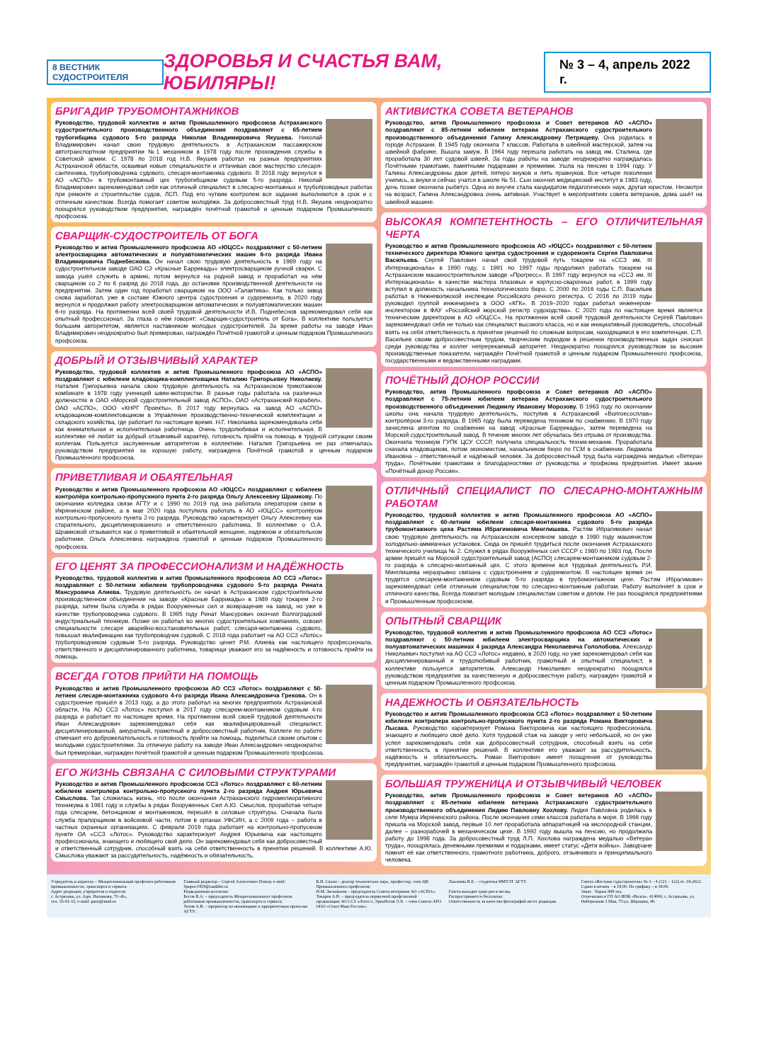8 ВЕСТНИК СУДОСТРОИТЕЛЯ
ЗДОРОВЬЯ И СЧАСТЬЯ ВАМ, ЮБИЛЯРЫ!
№ 3 – 4, апрель 2022 г.
БРИГАДИР ТРУБОМОНТАЖНИКОВ
Руководство, трудовой коллектив и актив Промышленного профсоюза Астраханского судостроительного производственного объединения поздравляют с 65-летием трубогибщика судового 5-го разряда Николая Владимировича Якушева. Николай Владимирович начал свою трудовую деятельность в Астраханском пассажирском автотранспортном предприятии №1 механиком в 1978 году после прохождения службы в Советской армии. С 1978 по 2018 год Н.В. Якушев работал на разных предприятиях Астраханской области, осваивая новые специальности и оттачивая свое мастерство слесаря-сантехника, трубопроводчика судового, слесаря-монтажника судового. В 2018 году вернулся в АО «АСПО» в трубомонтажный цех трубогибщиком судовым 5-го разряда. Николай Владимирович зарекомендовал себя как отличный специалист в слесарно-монтажных и трубопроводных работах при ремонте и строительстве судов, ЛСП. Под его чутким контролем все задания выполняются в срок и с отличным качеством. Всегда помогает советом молодёжи. За добросовестный труд Н.В. Якушев неоднократно поощрялся руководством предприятия, награждён почётной грамотой и ценным подарком Промышленного профсоюза.
СВАРЩИК-СУДОСТРОИТЕЛЬ ОТ БОГА
Руководство и актив Промышленного профсоюза АО «ЮЦСС» поздравляют с 50-летием электросварщика автоматических и полуавтоматических машин 6-го разряда Ивана Владимировича Поднебеснова. Он начал свою трудовую деятельность в 1989 году на судостроительном заводе ОАО СЗ «Красные Баррикады» электросварщиком ручной сварки. С завода ушёл служить в армию, потом вернулся на родной завод и проработал на нём сварщиком со 2 по 6 разряд до 2018 года, до остановки производственной деятельности на предприятии. Затем один год поработал сварщиком на ООО «Галактика». Как только завод снова заработал, уже в составе Южного центра судостроения и судоремонта, в 2020 году вернулся и продолжил работу электросварщиком автоматических и полуавтоматических машин 6-го разряда. На протяжении всей своей трудовой деятельности И.В. Поднебеснов зарекомендовал себя как опытный профессионал. За глаза о нём говорят: «Сварщик-судостроитель от Бога». В коллективе пользуется большим авторитетом, является наставником молодых судостроителей. За время работы на заводе Иван Владимирович неоднократно был премирован, награждён Почётной грамотой и ценным подарком Промышленного профсоюза.
ДОБРЫЙ И ОТЗЫВЧИВЫЙ ХАРАКТЕР
Руководство, трудовой коллектив и актив Промышленного профсоюза АО «АСПО» поздравляют с юбилеем кладовщика-комплектовщика Наталию Григорьевну Николаеву. Наталия Григорьевна начала свою трудовую деятельность на Астраханском трикотажном комбинате в 1978 году ученицей швеи-мотористки. В разные годы работала на различных должностях в ОАО «Морской судостроительный завод АСПО», ОАО «Астраханский Корабел», ОАО «АСПО», ООО «КНРГ Проекты». В 2017 году вернулась на завод АО «АСПО» кладовщиком-комплектовщиком в Управление производственно-технической комплектации и складского хозяйства, где работает по настоящее время. Н.Г. Николаева зарекомендовала себя как внимательная и исполнительная работница. Очень трудолюбивая и исполнительная. В коллективе её любят за добрый отзывчивый характер, готовность прийти на помощь в трудной ситуации своим коллегам. Пользуется заслуженным авторитетом в коллективе. Наталия Григорьевна не раз отмечалась руководством предприятия за хорошую работу, награждена Почётной грамотой и ценным подарком Промышленного профсоюза.
ПРИВЕТЛИВАЯ И ОБАЯТЕЛЬНАЯ
Руководство и актив Промышленного профсоюза АО «ЮЦСС» поздравляют с юбилеем контролёра контрольно-пропускного пункта 2-го разряда Ольгу Алексеевну Шрамкову. По окончании колледжа связи АГТУ и с 1990 по 2019 год она работала оператором связи в Икрянинском районе, а в мае 2020 года поступила работать в АО «ЮЦСС» контролёром контрольно-пропускного пункта 2-го разряда. Руководство характеризует Ольгу Алексеевну как старательного, дисциплинированного и ответственного работника. В коллективе о О.А. Шрамковой отзываются как о приветливой и обаятельной женщине, надежном и обязательном работнике. Ольга Алексеевна награждена грамотой и ценным подарком Промышленного профсоюза.
ЕГО ЦЕНЯТ ЗА ПРОФЕССИОНАЛИЗМ И НАДЁЖНОСТЬ
Руководство, трудовой коллектив и актив Промышленного профсоюза АО ССЗ «Лотос» поздравляют с 50-летним юбилеем трубопроводчика судового 5-го разряда Рината Мансуровича Алиева. Трудовую деятельность он начал в Астраханском судостроительном производственном объединении на заводе «Красные Баррикады» в 1989 году токарем 2-го разряда, затем была служба в рядах Вооруженных сил и возвращение на завод, но уже в качестве трубопроводчика судового. В 1995 году Ринат Мансурович окончил Волгоградский индустриальный техникум. Позже он работал во многих судостроительных компаниях, освоил специальности слесаря аварийно-восстановительных работ, слесаря-монтажника судового, повышал квалификацию как трубопроводчик судовой. С 2018 года работает на АО ССЗ «Лотос» трубопроводчиком судовым 5-го разряда. Руководство ценит Р.М. Алиева как настоящего профессионала, ответственного и дисциплинированного работника, товарищи уважают его за надёжность и готовность прийти на помощь.
ВСЕГДА ГОТОВ ПРИЙТИ НА ПОМОЩЬ
Руководство и актив Промышленного профсоюза АО ССЗ «Лотос» поздравляют с 50-летием слесаря-монтажника судового 4-го разряда Ивана Александровича Грекова. Он в судостроение пришёл в 2013 году, а до этого работал на многих предприятиях Астраханской области. На АО ССЗ «Лотос» поступил в 2017 году слесарем-монтажником судовым 4-го разряда и работает по настоящее время. На протяжении всей своей трудовой деятельности Иван Александрович зарекомендовал себя как квалифицированный специалист, дисциплинированный, аккуратный, грамотный и добросовестный работник. Коллеги по работе отмечают его доброжелательность и готовность прийти на помощь, поделиться своим опытом с молодыми судостроителями. За отличную работу на заводе Иван Александрович неоднократно был премирован, награжден почётной грамотой и ценным подарком Промышленного профсоюза.
ЕГО ЖИЗНЬ СВЯЗАНА С СИЛОВЫМИ СТРУКТУРАМИ
Руководство и актив Промышленного профсоюза ССЗ «Лотос» поздравляют с 60-летним юбилеем контролера контрольно-пропускного пункта 2-го разряда Андрея Юрьевича Смыслова. Так сложилась жизнь, что после окончания Астраханского гидромелиоративного техникума в 1981 году и службы в рядах Вооруженных Сил А.Ю. Смыслов, проработав четыре года слесарем, бетонщиком и монтажником, перешёл в силовые структуры. Сначала была служба прапорщиком в войсковой части, потом в органах УФСИН, а с 2009 года – работа в частных охранных организациях. С февраля 2019 года работает на контрольно-пропускном пункте ОА «ССЗ «Лотос». Руководство характеризует Андрея Юрьевича как настоящего профессионала, знающего и любящего своё дело. Он зарекомендовал себя как добросовестный и ответственный сотрудник, способный взять на себя ответственность в принятии решений. В коллективе А.Ю. Смыслова уважают за рассудительность, надёжность и обязательность.
АКТИВИСТКА СОВЕТА ВЕТЕРАНОВ
Руководство, актив Промышленного профсоюза и Совет ветеранов АО «АСПО» поздравляют с 85-летним юбилеем ветерана Астраханского судостроительного производственного объединения Галину Александровну Петрищеву. Она родилась в городе Астрахани. В 1945 году окончила 7 классов. Работала в швейной мастерской, затем на швейной фабрике. Вышла замуж. В 1964 году перешла работать на завод им. Сталина, где проработала 30 лет судовой швеей. За годы работы на заводе неоднократно награждалась Почётными грамотами, памятными подарками и премиями. Ушла на пенсию в 1994 году. У Галины Александровны двое детей, пятеро внуков и пять правнуков. Все четыре поколения учились, а внуки и сейчас учатся в школе № 51. Сын окончил медицинский институт в 1983 году, дочь позже окончила рыбвтуз. Одна из внучек стала кандидатом педагогических наук, другая юристом. Несмотря на возраст, Галина Александровна очень активная. Участвует в мероприятиях совета ветеранов, дома шьёт на швейной машине.
ВЫСОКАЯ КОМПЕТЕНТНОСТЬ – ЕГО ОТЛИЧИТЕЛЬНАЯ ЧЕРТА
Руководство и актив Промышленного профсоюза АО «ЮЦСС» поздравляют с 50-летием технического директора Южного центра судостроения и судоремонта Сергея Павловича Васильева. Сергей Павлович начал свой трудовой путь токарем на «ССЗ им. III Интернационала» в 1990 году, с 1991 по 1997 годы продолжил работать токарем на Астраханском машиностроительном заводе «Прогресс». В 1997 году вернулся на «ССЗ им. III Интернационала» в качестве мастера плазовых и корпусно-сварочных работ, в 1999 году вступил в должность начальника технологического бюро. С 2000 по 2016 годы С.П. Васильев работал в Нижневолжской инспекции Российского речного регистра. С 2016 по 2019 годы руководил группой инжиниринга в ООО «КГК». В 2019–2020 годах работал инженером-инспектором в ФАУ «Российский морской регистр судоходства». С 2020 года по настоящее время является техническим директором в АО «ЮЦСС». На протяжении всей своей трудовой деятельности Сергей Павлович зарекомендовал себя не только как специалист высокого класса, но и как инициативный руководитель, способный взять на себя ответственность в принятии решений по сложным вопросам, находящимся в его компетенции. С.П. Васильев своим добросовестным трудом, творческим подходом в решении производственных задач снискал среди руководства и коллег непререкаемый авторитет. Неоднократно поощрялся руководством за высокие производственные показатели, награждён Почётной грамотой и ценным подарком Промышленного профсоюза, государственными и ведомственными наградами.
ПОЧЁТНЫЙ ДОНОР РОССИИ
Руководство, актив Промышленного профсоюза и Совет ветеранов АО «АСПО» поздравляют с 75-летним юбилеем ветерана Астраханского судостроительного производственного объединения Людмилу Ивановну Морозову. В 1963 году по окончании школы она начала трудовую деятельность, поступив в Астраханский «Волгоесосплав» контролёром 3-го разряда. В 1965 году была переведена техником по снабжению. В 1970 году зачислена агентом по снабжению на завод «Красные Баррикады», затем переведена на Морской судостроительный завод. В течение многих лет обучалась без отрыва от производства. Окончила техникум ГУПК ЦСУ СССР, получила специальность техник-механик. Проработала сначала кладовщиком, потом экономистом, начальником бюро по ГСМ в снабжении. Людмила Ивановна – ответственный и надёжный человек. За добросовестный труд была награждена медалью «Ветеран труда», Почётными грамотами и благодарностями от руководства и профкома предприятия. Имеет звание «Почётный донор России».
ОТЛИЧНЫЙ СПЕЦИАЛИСТ ПО СЛЕСАРНО-МОНТАЖНЫМ РАБОТАМ
Руководство, трудовой коллектив и актив Промышленного профсоюза АО «АСПО» поздравляют с 60-летним юбилеем слесаря-монтажника судового 5-го разряда трубомонтажного цеха Растяма Ибрагимовича Минглишева. Растям Ибрагимович начал свою трудовую деятельность на Астраханском консервном заводе в 1980 году машинистом холодильно-аммиачных установок. Сюда он пришёл трудиться после окончания Астраханского технического училища № 2. Служил в рядах Вооружённых сил СССР с 1980 по 1983 год. После армии пришёл на Морской судостроительный завод (АСПО) слесарем-монтажником судовым 2-го разряда в слесарно-монтажный цех. С этого времени вся трудовая деятельность Р.И. Минглишева неразрывно связана с судостроением и судоремонтом. В настоящее время он трудится слесарем-монтажником судовым 5-го разряда в трубомонтажном цехе. Растям Ибрагимович зарекомендовал себя отличным специалистом по слесарно-монтажным работам. Работу выполняет в срок и отличного качества. Всегда помогает молодым специалистам советом и делом. Не раз поощрялся предприятиями и Промышленным профсоюзом.
ОПЫТНЫЙ СВАРЩИК
Руководство, трудовой коллектив и актив Промышленного профсоюза АО ССЗ «Лотос» поздравляют с 50-летним юбилеем электросварщика на автоматических и полуавтоматических машинах 4 разряда Александра Николаевича Гололобова. Александр Николаевич поступил на АО ССЗ «Лотос» недавно, в 2020 году, но уже зарекомендовал себя как дисциплинированный и трудолюбивый работник, грамотный и опытный специалист, в коллективе пользуется авторитетом. Александр Николаевич неоднократно поощрялся руководством предприятия за качественную и добросовестную работу, награжден грамотой и ценным подарком Промышленного профсоюза.
НАДЕЖНОСТЬ И ОБЯЗАТЕЛЬНОСТЬ
Руководство и актив Промышленного профсоюза ССЗ «Лотос» поздравляют с 50-летним юбилеем контролера контрольно-пропускного пункта 2-го разряда Романа Викторовича Лысака. Руководство характеризует Романа Викторовича как настоящего профессионала, знающего и любящего своё дело. Хотя трудовой стаж на заводе у него небольшой, но он уже успел зарекомендовать себя как добросовестный сотрудник, способный взять на себя ответственность в принятии решений. В коллективе его уважают за рассудительность, надёжность и обязательность. Роман Викторович имеет поощрения от руководства предприятия, награждён грамотой и ценным подарком Промышленного профсоюза.
БОЛЬШАЯ ТРУЖЕНИЦА И ОТЗЫВЧИВЫЙ ЧЕЛОВЕК
Руководство, актив Промышленного профсоюза и Совет ветеранов АО «АСПО» поздравляют с 85-летним юбилеем ветерана Астраханского судостроительного производственного объединения Лидию Павловну Хохлову. Лидия Павловна родилась в селе Мумра Икрянинского района. После окончания семи классов работала в море. В 1966 году пришла на Морской завод, первые 10 лет проработала аппаратчицей на кислородной станции, далее – разнорабочей в механическом цехе. В 1992 году вышла на пенсию, но продолжила работу до 1998 года. За добросовестный труд Л.П. Хохлова награждена медалью «Ветеран труда», поощрялась денежными премиями и подарками, имеет статус «Дети войны». Заводчане помнят её как ответственного, грамотного работника, доброго, отзывчивого и принципиального человека.
Учредитель и издатель – Межрегиональный профсоюз работников промышленности, транспорта и сервиса.
Адрес редакции, учредителя и издателя:
г. Астрахань, ул. Адм. Нахимова, 70 «Б»,
тел. 35-61-11; e-mail: pasis@mail.ru
Главный редактор – Сергей Алексеевич Попов; e-mail: Spopov1959@rambler.ru
Редакционная коллегия:
Босов В.А. – председатель Межрегионального профсоюза работников промышленности, транспорта и сервиса;
Титов А.В. – проректор по инновациям и приоритетным проектам АГТУ;
К.Н. Сахно – доктор технических наук, профессор, член ЦК Промышленного профсоюза;
Н.М. Засыпкина – председатель Совета ветеранов АО «АСПО»;
Токарев А.В. – председатель первичной профсоюзной организации АО ССЗ «Лотос»; Эрембетов Э.Х. – член Совета АРО ООО «Союз Маш России»;
Лихачева В.Е. – студентка ИМТЭТ АГТУ.
Газета выходит один раз в месяц.
Распространяется бесплатно.
Ответственность за качество фотографий несет редакция.
Газета «Вестник судостроителя» № 3 – 4 (121 – 122) от .04.2022.
Сдано в печать – в 18.00. По графику – в 18.00.
Заказ . Тираж 999 экз.
Отпечатано в ГП АО ИПК «Волга». 414000, г. Астрахань, ул. Набережная 1 Мая, 75/ул. Шаумяна, 48.